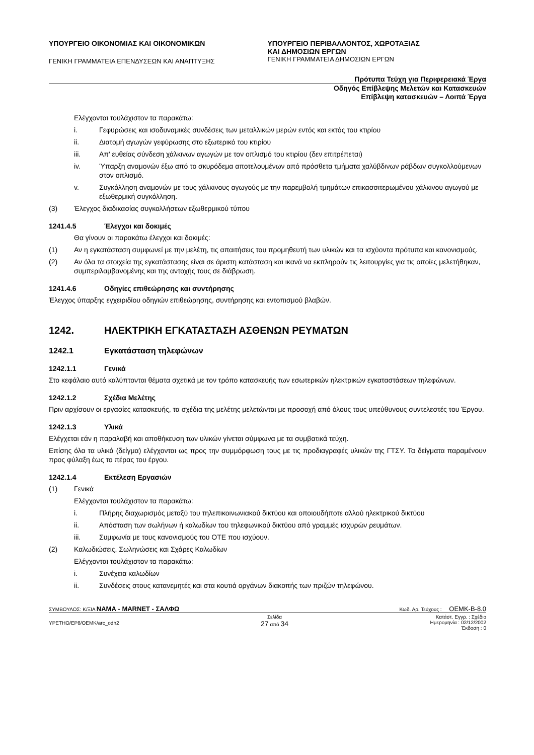ΥΠΟΥΡΓΕΙΟ ΟΙΚΟΝΟΜΙΑΣ ΚΑΙ ΟΙΚΟΝΟΜΙΚΩΝ
ΓΕΝΙΚΗ ΓΡΑΜΜΑΤΕΙΑ ΕΠΕΝΔΥΣΕΩΝ ΚΑΙ ΑΝΑΠΤΥΞΗΣ
ΥΠΟΥΡΓΕΙΟ ΠΕΡΙΒΑΛΛΟΝΤΟΣ, ΧΩΡΟΤΑΞΙΑΣ
ΚΑΙ ΔΗΜΟΣΙΩΝ ΕΡΓΩΝ
ΓΕΝΙΚΗ ΓΡΑΜΜΑΤΕΙΑ ΔΗΜΟΣΙΩΝ ΕΡΓΩΝ
Πρότυπα Τεύχη για Περιφερειακά Έργα
Οδηγός Επίβλεψης Μελετών και Κατασκευών
Επίβλεψη κατασκευών – Λοιπά Έργα
Ελέγχονται τουλάχιστον τα παρακάτω:
i. Γεφυρώσεις και ισοδυναμικές συνδέσεις των μεταλλικών μερών εντός και εκτός του κτιρίου
ii. Διατομή αγωγών γεφύρωσης στο εξωτερικό του κτιρίου
iii. Απ' ευθείας σύνδεση χάλκινων αγωγών με τον οπλισμό του κτιρίου (δεν επιτρέπεται)
iv. Ύπαρξη αναμονών έξω από το σκυρόδεμα αποτελουμένων από πρόσθετα τμήματα χαλύβδινων ράβδων συγκολλούμενων στον οπλισμό.
v. Συγκόλληση αναμονών με τους χάλκινους αγωγούς με την παρεμβολή τμημάτων επικασσιτερωμένου χάλκινου αγωγού με εξωθερμική συγκόλληση.
(3) Έλεγχος διαδικασίας συγκολλήσεων εξωθερμικού τύπου
1241.4.5 Έλεγχοι και δοκιμές
Θα γίνουν οι παρακάτω έλεγχοι και δοκιμές:
(1) Αν η εγκατάσταση συμφωνεί με την μελέτη, τις απαιτήσεις του προμηθευτή των υλικών και τα ισχύοντα πρότυπα και κανονισμούς.
(2) Αν όλα τα στοιχεία της εγκατάστασης είναι σε άριστη κατάσταση και ικανά να εκπληρούν τις λειτουργίες για τις οποίες μελετήθηκαν, συμπεριλαμβανομένης και της αντοχής τους σε διάβρωση.
1241.4.6 Οδηγίες επιθεώρησης και συντήρησης
Έλεγχος ύπαρξης εγχειριδίου οδηγιών επιθεώρησης, συντήρησης και εντοπισμού βλαβών.
1242. ΗΛΕΚΤΡΙΚΗ ΕΓΚΑΤΑΣΤΑΣΗ ΑΣΘΕΝΩΝ ΡΕΥΜΑΤΩΝ
1242.1 Εγκατάσταση τηλεφώνων
1242.1.1 Γενικά
Στο κεφάλαιο αυτό καλύπτονται θέματα σχετικά με τον τρόπο κατασκευής των εσωτερικών ηλεκτρικών εγκαταστάσεων τηλεφώνων.
1242.1.2 Σχέδια Μελέτης
Πριν αρχίσουν οι εργασίες κατασκευής, τα σχέδια της μελέτης μελετώνται με προσοχή από όλους τους υπεύθυνους συντελεστές του Έργου.
1242.1.3 Υλικά
Ελέγχεται εάν η παραλαβή και αποθήκευση των υλικών γίνεται σύμφωνα με τα συμβατικά τεύχη.
Επίσης όλα τα υλικά (δείγμα) ελέγχονται ως προς την συμμόρφωση τους με τις προδιαγραφές υλικών της ΓΤΣΥ. Τα δείγματα παραμένουν προς φύλαξη έως το πέρας του έργου.
1242.1.4 Εκτέλεση Εργασιών
(1) Γενικά
Ελέγχονται τουλάχιστον τα παρακάτω:
i. Πλήρης διαχωρισμός μεταξύ του τηλεπικοινωνιακού δικτύου και οποιουδήποτε αλλού ηλεκτρικού δικτύου
ii. Απόσταση των σωλήνων ή καλωδίων του τηλεφωνικού δικτύου από γραμμές ισχυρών ρευμάτων.
iii. Συμφωνία με τους κανονισμούς του ΟΤΕ που ισχύουν.
(2) Καλωδιώσεις, Σωληνώσεις και Σχάρες Καλωδίων
Ελέγχονται τουλάχιστον τα παρακάτω:
i. Συνέχεια καλωδίων
ii. Συνδέσεις στους κατανεμητές και στα κουτιά οργάνων διακοπής των πριζών τηλεφώνου.
ΣΥΜΒΟΥΛΟΣ: Κ/ΞΙΑ ΝΑΜΑ - MARNET - ΣΑΛΦΩ Κωδ. Αρ. Τεύχους : ΟΕΜΚ-Β-8.0
ΥΡΕΤΗΟ/ΕΡ8/ΟΕΜΚ/arc_odh2 Σελίδα
27 από 34 Κατάστ. Εγγρ. : Σχέδιο
Ημερομηνία : 02/12/2002
Έκδοση : 0